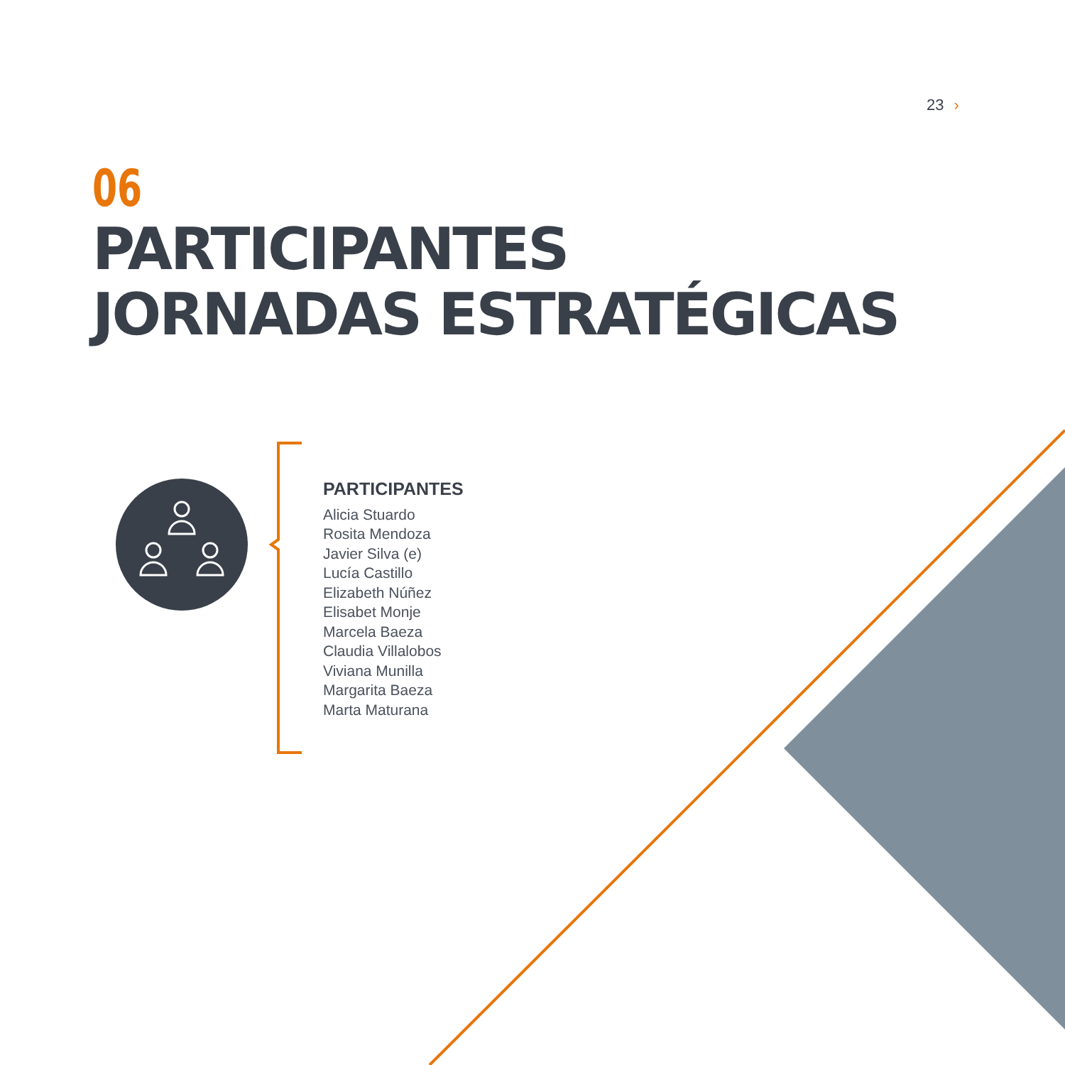23 ›
06
PARTICIPANTES
JORNADAS ESTRATÉGICAS
PARTICIPANTES
Alicia Stuardo
Rosita Mendoza
Javier Silva (e)
Lucía Castillo
Elizabeth Núñez
Elisabet Monje
Marcela Baeza
Claudia Villalobos
Viviana Munilla
Margarita Baeza
Marta Maturana